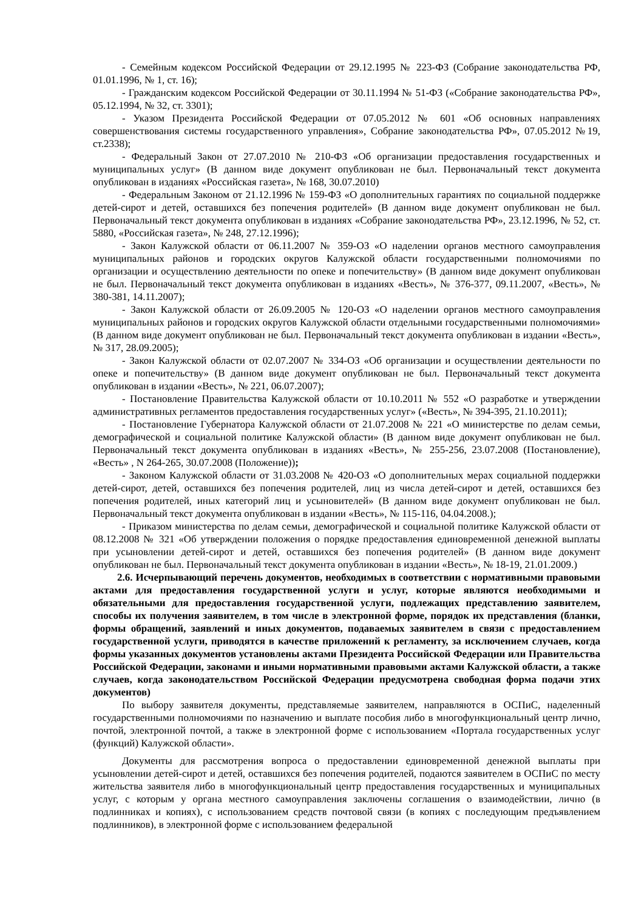- Семейным кодексом Российской Федерации от 29.12.1995 № 223-ФЗ (Собрание законодательства РФ, 01.01.1996, № 1, ст. 16);
- Гражданским кодексом Российской Федерации от 30.11.1994 № 51-ФЗ («Собрание законодательства РФ», 05.12.1994, № 32, ст. 3301);
- Указом Президента Российской Федерации от 07.05.2012 № 601 «Об основных направлениях совершенствования системы государственного управления», Собрание законодательства РФ», 07.05.2012 №19, ст.2338);
- Федеральный Закон от 27.07.2010 № 210-ФЗ «Об организации предоставления государственных и муниципальных услуг» (В данном виде документ опубликован не был. Первоначальный текст документа опубликован в изданиях «Российская газета», № 168, 30.07.2010)
- Федеральным Законом от 21.12.1996 № 159-ФЗ «О дополнительных гарантиях по социальной поддержке детей-сирот и детей, оставшихся без попечения родителей» (В данном виде документ опубликован не был. Первоначальный текст документа опубликован в изданиях «Собрание законодательства РФ», 23.12.1996, № 52, ст. 5880, «Российская газета», № 248, 27.12.1996);
- Закон Калужской области от 06.11.2007 № 359-ОЗ «О наделении органов местного самоуправления муниципальных районов и городских округов Калужской области государственными полномочиями по организации и осуществлению деятельности по опеке и попечительству» (В данном виде документ опубликован не был. Первоначальный текст документа опубликован в изданиях «Весть», № 376-377, 09.11.2007, «Весть», № 380-381, 14.11.2007);
- Закон Калужской области от 26.09.2005 № 120-ОЗ «О наделении органов местного самоуправления муниципальных районов и городских округов Калужской области отдельными государственными полномочиями» (В данном виде документ опубликован не был. Первоначальный текст документа опубликован в издании «Весть», № 317, 28.09.2005);
- Закон Калужской области от 02.07.2007 № 334-ОЗ «Об организации и осуществлении деятельности по опеке и попечительству» (В данном виде документ опубликован не был. Первоначальный текст документа опубликован в издании «Весть», № 221, 06.07.2007);
- Постановление Правительства Калужской области от 10.10.2011 № 552 «О разработке и утверждении административных регламентов предоставления государственных услуг» («Весть», № 394-395, 21.10.2011);
- Постановление Губернатора Калужской области от 21.07.2008 № 221 «О министерстве по делам семьи, демографической и социальной политике Калужской области» (В данном виде документ опубликован не был. Первоначальный текст документа опубликован в изданиях «Весть», № 255-256, 23.07.2008 (Постановление), «Весть» , N 264-265, 30.07.2008 (Положение));
- Законом Калужской области от 31.03.2008 № 420-ОЗ «О дополнительных мерах социальной поддержки детей-сирот, детей, оставшихся без попечения родителей, лиц из числа детей-сирот и детей, оставшихся без попечения родителей, иных категорий лиц и усыновителей» (В данном виде документ опубликован не был. Первоначальный текст документа опубликован в издании «Весть», № 115-116, 04.04.2008.);
- Приказом министерства по делам семьи, демографической и социальной политике Калужской области от 08.12.2008 № 321 «Об утверждении положения о порядке предоставления единовременной денежной выплаты при усыновлении детей-сирот и детей, оставшихся без попечения родителей» (В данном виде документ опубликован не был. Первоначальный текст документа опубликован в издании «Весть», № 18-19, 21.01.2009.)
2.6. Исчерпывающий перечень документов, необходимых в соответствии с нормативными правовыми актами для предоставления государственной услуги и услуг, которые являются необходимыми и обязательными для предоставления государственной услуги, подлежащих представлению заявителем, способы их получения заявителем, в том числе в электронной форме, порядок их представления (бланки, формы обращений, заявлений и иных документов, подаваемых заявителем в связи с предоставлением государственной услуги, приводятся в качестве приложений к регламенту, за исключением случаев, когда формы указанных документов установлены актами Президента Российской Федерации или Правительства Российской Федерации, законами и иными нормативными правовыми актами Калужской области, а также случаев, когда законодательством Российской Федерации предусмотрена свободная форма подачи этих документов)
По выбору заявителя документы, представляемые заявителем, направляются в ОСПиС, наделенный государственными полномочиями по назначению и выплате пособия либо в многофункциональный центр лично, почтой, электронной почтой, а также в электронной форме с использованием «Портала государственных услуг (функций) Калужской области».
Документы для рассмотрения вопроса о предоставлении единовременной денежной выплаты при усыновлении детей-сирот и детей, оставшихся без попечения родителей, подаются заявителем в ОСПиС по месту жительства заявителя либо в многофункциональный центр предоставления государственных и муниципальных услуг, с которым у органа местного самоуправления заключены соглашения о взаимодействии, лично (в подлинниках и копиях), с использованием средств почтовой связи (в копиях с последующим предъявлением подлинников), в электронной форме с использованием федеральной